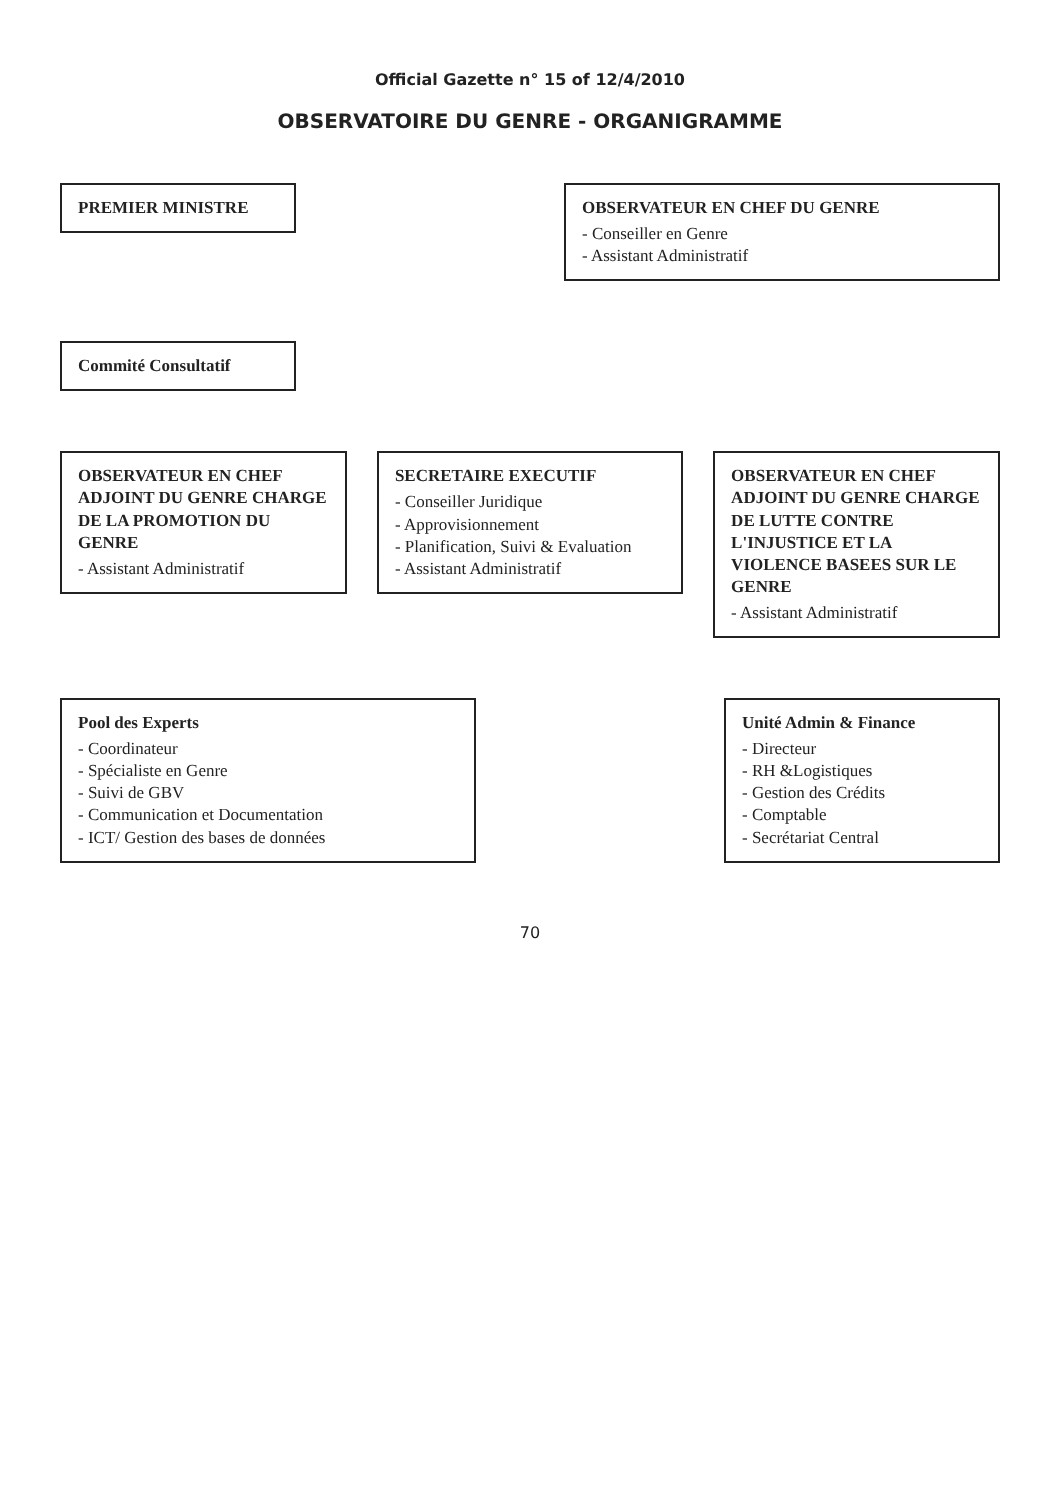Official Gazette n° 15 of 12/4/2010
OBSERVATOIRE DU GENRE - ORGANIGRAMME
PREMIER MINISTRE OBSERVATEUR EN CHEF DU GENRE
- Conseiller en Genre
- Assistant Administratif
Commité Consultatif
OBSERVATEUR EN CHEF ADJOINT DU GENRE CHARGE DE LA PROMOTION DU GENRE
- Assistant Administratif
SECRETAIRE EXECUTIF
- Conseiller Juridique
- Approvisionnement
- Planification, Suivi & Evaluation
- Assistant Administratif
OBSERVATEUR EN CHEF ADJOINT DU GENRE CHARGE DE LUTTE CONTRE L'INJUSTICE ET LA VIOLENCE BASEES SUR LE GENRE
- Assistant Administratif
Pool des Experts
- Coordinateur
- Spécialiste en Genre
- Suivi de GBV
- Communication et Documentation
- ICT/ Gestion des bases de données
Unité Admin & Finance
- Directeur
- RH &Logistiques
- Gestion des Crédits
- Comptable
- Secrétariat Central
70